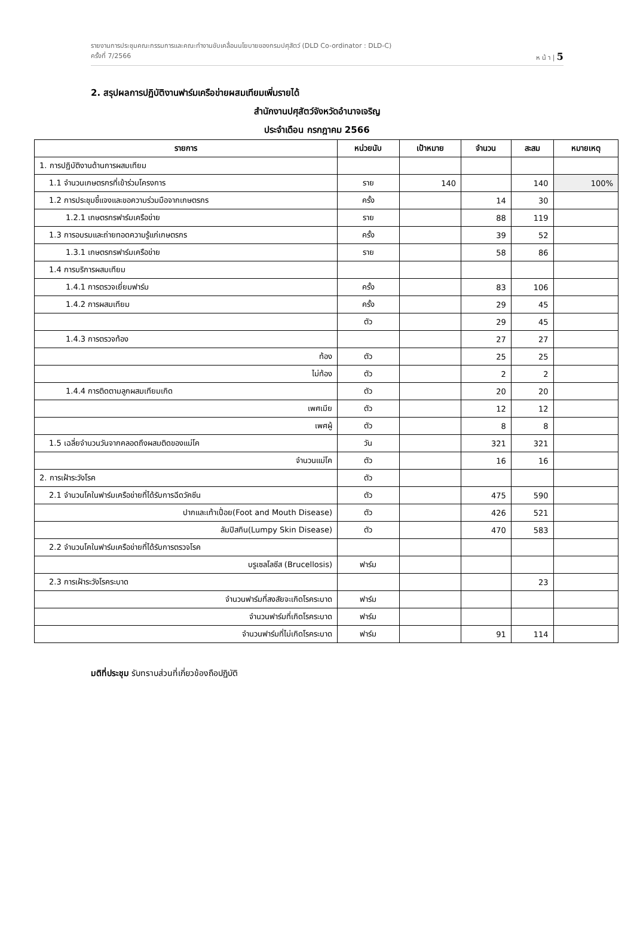รายงานการประชุมคณะกรรมการและคณะทำงานขับเคลื่อนนโยบายของกรมปศุสัตว์ (DLD Co-ordinator : DLD-C)
ครั้งที่ 7/2566 ห น้ า | 5
2. สรุปผลการปฏิบัติงานฟาร์มเครือข่ายผสมเทียมเพิ่มรายได้
สำนักงานปศุสัตว์จังหวัดอำนาจเจริญ
ประจำเดือน กรกฎาคม 2566
| รายการ | หน่วยนับ | เป้าหมาย | จำนวน | สะสม | หมายเหตุ |
| --- | --- | --- | --- | --- | --- |
| 1. การปฏิบัติงานด้านการผสมเทียม | | | | | |
| 1.1 จำนวนเกษตรกรที่เข้าร่วมโครงการ | ราย | 140 | | 140 | 100% |
| 1.2 การประชุมชี้แจงและขอความร่วมมือจากเกษตรกร | ครั้ง | | 14 | 30 | |
| 1.2.1 เกษตรกรฟาร์มเครือข่าย | ราย | | 88 | 119 | |
| 1.3 การอบรมและถ่ายทอดความรู้แก่เกษตรกร | ครั้ง | | 39 | 52 | |
| 1.3.1 เกษตรกรฟาร์มเครือข่าย | ราย | | 58 | 86 | |
| 1.4 การบริการผสมเทียม | | | | | |
| 1.4.1 การตรวจเยี่ยมฟาร์ม | ครั้ง | | 83 | 106 | |
| 1.4.2 การผสมเทียม | ครั้ง | | 29 | 45 | |
| | ตัว | | 29 | 45 | |
| 1.4.3 การตรวจท้อง | | | 27 | 27 | |
| ท้อง | ตัว | | 25 | 25 | |
| ไม่ท้อง | ตัว | | 2 | 2 | |
| 1.4.4 การติดตามลูกผสมเทียมเกิด | ตัว | | 20 | 20 | |
| เพศเมีย | ตัว | | 12 | 12 | |
| เพศผู้ | ตัว | | 8 | 8 | |
| 1.5 เฉลี่ยจำนวนวันจากคลอดถึงผสมติดของแม่โค | วัน | | 321 | 321 | |
| จำนวนแม่โค | ตัว | | 16 | 16 | |
| 2. การเฝ้าระวังโรค | ตัว | | | | |
| 2.1 จำนวนโคในฟาร์มเครือข่ายที่ได้รับการฉีดวัคซีน | ตัว | | 475 | 590 | |
| ปากและเท้าเปื่อย(Foot and Mouth Disease) | ตัว | | 426 | 521 | |
| ลัมปิสกิน(Lumpy Skin Disease) | ตัว | | 470 | 583 | |
| 2.2 จำนวนโคในฟาร์มเครือข่ายที่ได้รับการตรวจโรค | | | | | |
| บรูเซลโลซีส (Brucellosis) | ฟาร์ม | | | | |
| 2.3 การเฝ้าระวังโรคระบาด | | | | 23 | |
| จำนวนฟาร์มที่สงสัยจะเกิดโรคระบาด | ฟาร์ม | | | | |
| จำนวนฟาร์มที่เกิดโรคระบาด | ฟาร์ม | | | | |
| จำนวนฟาร์มที่ไม่เกิดโรคระบาด | ฟาร์ม | | 91 | 114 | |
มติที่ประชุม รับทราบส่วนที่เกี่ยวข้องถือปฏิบัติ